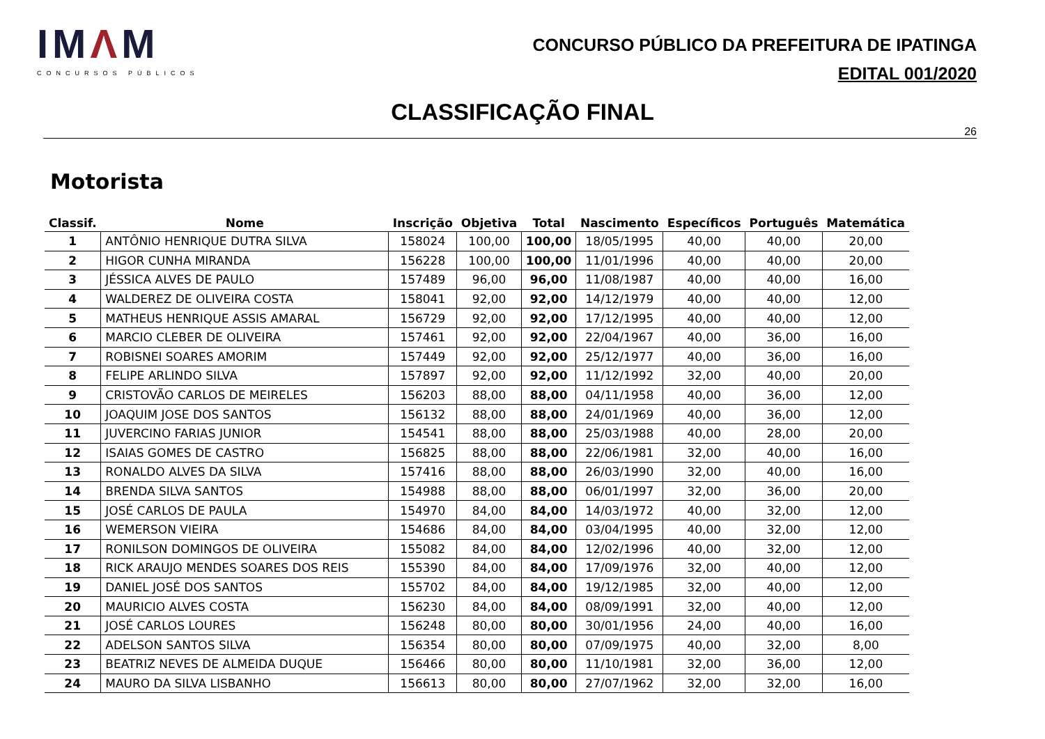IMΛM
CONCURSOS PÚBLICOS
CONCURSO PÚBLICO DA PREFEITURA DE IPATINGA
EDITAL 001/2020
CLASSIFICAÇÃO FINAL
26
Motorista
| Classif. | Nome | Inscrição | Objetiva | Total | Nascimento | Específicos | Português | Matemática |
| --- | --- | --- | --- | --- | --- | --- | --- | --- |
| 1 | ANTÔNIO HENRIQUE DUTRA SILVA | 158024 | 100,00 | 100,00 | 18/05/1995 | 40,00 | 40,00 | 20,00 |
| 2 | HIGOR CUNHA MIRANDA | 156228 | 100,00 | 100,00 | 11/01/1996 | 40,00 | 40,00 | 20,00 |
| 3 | JÉSSICA ALVES DE PAULO | 157489 | 96,00 | 96,00 | 11/08/1987 | 40,00 | 40,00 | 16,00 |
| 4 | WALDEREZ DE OLIVEIRA COSTA | 158041 | 92,00 | 92,00 | 14/12/1979 | 40,00 | 40,00 | 12,00 |
| 5 | MATHEUS HENRIQUE ASSIS AMARAL | 156729 | 92,00 | 92,00 | 17/12/1995 | 40,00 | 40,00 | 12,00 |
| 6 | MARCIO CLEBER DE OLIVEIRA | 157461 | 92,00 | 92,00 | 22/04/1967 | 40,00 | 36,00 | 16,00 |
| 7 | ROBISNEI SOARES AMORIM | 157449 | 92,00 | 92,00 | 25/12/1977 | 40,00 | 36,00 | 16,00 |
| 8 | FELIPE ARLINDO SILVA | 157897 | 92,00 | 92,00 | 11/12/1992 | 32,00 | 40,00 | 20,00 |
| 9 | CRISTOVÃO CARLOS DE MEIRELES | 156203 | 88,00 | 88,00 | 04/11/1958 | 40,00 | 36,00 | 12,00 |
| 10 | JOAQUIM JOSE DOS SANTOS | 156132 | 88,00 | 88,00 | 24/01/1969 | 40,00 | 36,00 | 12,00 |
| 11 | JUVERCINO FARIAS JUNIOR | 154541 | 88,00 | 88,00 | 25/03/1988 | 40,00 | 28,00 | 20,00 |
| 12 | ISAIAS GOMES DE CASTRO | 156825 | 88,00 | 88,00 | 22/06/1981 | 32,00 | 40,00 | 16,00 |
| 13 | RONALDO ALVES DA SILVA | 157416 | 88,00 | 88,00 | 26/03/1990 | 32,00 | 40,00 | 16,00 |
| 14 | BRENDA SILVA SANTOS | 154988 | 88,00 | 88,00 | 06/01/1997 | 32,00 | 36,00 | 20,00 |
| 15 | JOSÉ CARLOS DE PAULA | 154970 | 84,00 | 84,00 | 14/03/1972 | 40,00 | 32,00 | 12,00 |
| 16 | WEMERSON VIEIRA | 154686 | 84,00 | 84,00 | 03/04/1995 | 40,00 | 32,00 | 12,00 |
| 17 | RONILSON DOMINGOS DE OLIVEIRA | 155082 | 84,00 | 84,00 | 12/02/1996 | 40,00 | 32,00 | 12,00 |
| 18 | RICK ARAUJO MENDES SOARES DOS REIS | 155390 | 84,00 | 84,00 | 17/09/1976 | 32,00 | 40,00 | 12,00 |
| 19 | DANIEL JOSÉ DOS SANTOS | 155702 | 84,00 | 84,00 | 19/12/1985 | 32,00 | 40,00 | 12,00 |
| 20 | MAURICIO ALVES COSTA | 156230 | 84,00 | 84,00 | 08/09/1991 | 32,00 | 40,00 | 12,00 |
| 21 | JOSÉ CARLOS LOURES | 156248 | 80,00 | 80,00 | 30/01/1956 | 24,00 | 40,00 | 16,00 |
| 22 | ADELSON SANTOS SILVA | 156354 | 80,00 | 80,00 | 07/09/1975 | 40,00 | 32,00 | 8,00 |
| 23 | BEATRIZ NEVES DE ALMEIDA DUQUE | 156466 | 80,00 | 80,00 | 11/10/1981 | 32,00 | 36,00 | 12,00 |
| 24 | MAURO DA SILVA LISBANHO | 156613 | 80,00 | 80,00 | 27/07/1962 | 32,00 | 32,00 | 16,00 |